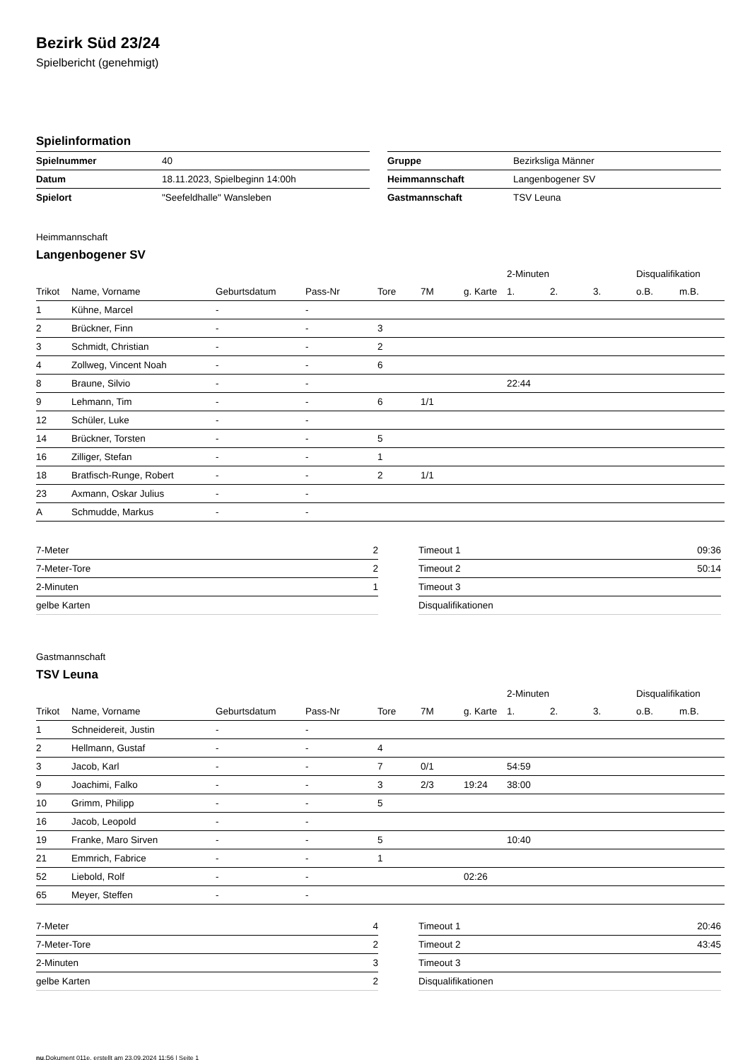Bezirk Süd 23/24
Spielbericht (genehmigt)
Spielinformation
| Spielnummer | 40 |
| Datum | 18.11.2023, Spielbeginn 14:00h |
| Spielort | "Seefeldhalle" Wansleben |
| Gruppe | Bezirksliga Männer |
| Heimmannschaft | Langenbogener SV |
| Gastmannschaft | TSV Leuna |
Heimmannschaft
Langenbogener SV
| | | | | | | | 2-Minuten | | | Disqualifikation | |
| --- | --- | --- | --- | --- | --- | --- | --- | --- | --- | --- | --- |
| Trikot | Name, Vorname | Geburtsdatum | Pass-Nr | Tore | 7M | g. Karte | 1. | 2. | 3. | o.B. | m.B. |
| 1 | Kühne, Marcel | - | - | | | | | | | | |
| 2 | Brückner, Finn | - | - | 3 | | | | | | | |
| 3 | Schmidt, Christian | - | - | 2 | | | | | | | |
| 4 | Zollweg, Vincent Noah | - | - | 6 | | | | | | | |
| 8 | Braune, Silvio | - | - | | | | 22:44 | | | | |
| 9 | Lehmann, Tim | - | - | 6 | 1/1 | | | | | | |
| 12 | Schüler, Luke | - | - | | | | | | | | |
| 14 | Brückner, Torsten | - | - | 5 | | | | | | | |
| 16 | Zilliger, Stefan | - | - | 1 | | | | | | | |
| 18 | Bratfisch-Runge, Robert | - | - | 2 | 1/1 | | | | | | |
| 23 | Axmann, Oskar Julius | - | - | | | | | | | | |
| A | Schmudde, Markus | - | - | | | | | | | | |
| 7-Meter | 2 |
| 7-Meter-Tore | 2 |
| 2-Minuten | 1 |
| gelbe Karten | |
| Timeout 1 | 09:36 |
| Timeout 2 | 50:14 |
| Timeout 3 | |
| Disqualifikationen | |
Gastmannschaft
TSV Leuna
| | | | | | | | 2-Minuten | | | Disqualifikation | |
| --- | --- | --- | --- | --- | --- | --- | --- | --- | --- | --- | --- |
| Trikot | Name, Vorname | Geburtsdatum | Pass-Nr | Tore | 7M | g. Karte | 1. | 2. | 3. | o.B. | m.B. |
| 1 | Schneidereit, Justin | - | - | | | | | | | | |
| 2 | Hellmann, Gustaf | - | - | 4 | | | | | | | |
| 3 | Jacob, Karl | - | - | 7 | 0/1 | | 54:59 | | | | |
| 9 | Joachimi, Falko | - | - | 3 | 2/3 | 19:24 | 38:00 | | | | |
| 10 | Grimm, Philipp | - | - | 5 | | | | | | | |
| 16 | Jacob, Leopold | - | - | | | | | | | | |
| 19 | Franke, Maro Sirven | - | - | 5 | | | 10:40 | | | | |
| 21 | Emmrich, Fabrice | - | - | 1 | | | | | | | |
| 52 | Liebold, Rolf | - | - | | | 02:26 | | | | | |
| 65 | Meyer, Steffen | - | - | | | | | | | | |
| 7-Meter | 4 |
| 7-Meter-Tore | 2 |
| 2-Minuten | 3 |
| gelbe Karten | 2 |
| Timeout 1 | 20:46 |
| Timeout 2 | 43:45 |
| Timeout 3 | |
| Disqualifikationen | |
nu.Dokument 011e, erstellt am 23.09.2024 11:56 | Seite 1